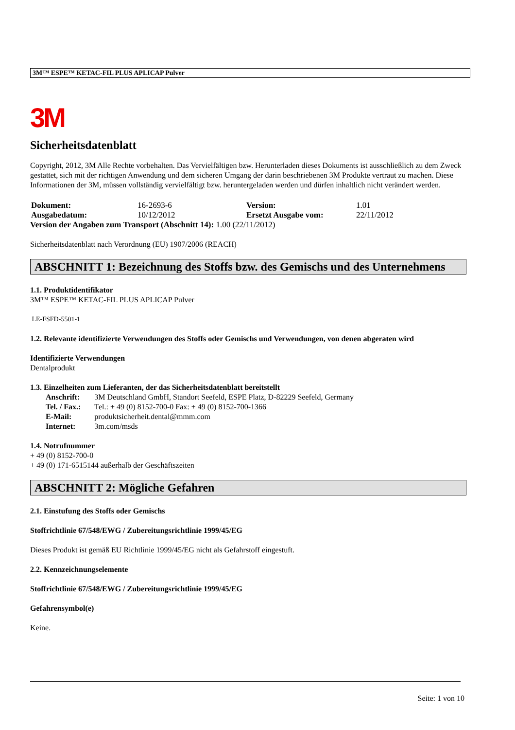3M™ ESPE™ KETAC-FIL PLUS APLICAP Pulver
3M
Sicherheitsdatenblatt
Copyright, 2012, 3M Alle Rechte vorbehalten. Das Vervielfältigen bzw. Herunterladen dieses Dokuments ist ausschließlich zu dem Zweck gestattet, sich mit der richtigen Anwendung und dem sicheren Umgang der darin beschriebenen 3M Produkte vertraut zu machen. Diese Informationen der 3M, müssen vollständig vervielfältigt bzw. heruntergeladen werden und dürfen inhaltlich nicht verändert werden.
| Dokument: | 16-2693-6 | Version: | 1.01 |
| Ausgabedatum: | 10/12/2012 | Ersetzt Ausgabe vom: | 22/11/2012 |
Version der Angaben zum Transport (Abschnitt 14): 1.00 (22/11/2012)
Sicherheitsdatenblatt nach Verordnung (EU) 1907/2006 (REACH)
ABSCHNITT 1: Bezeichnung des Stoffs bzw. des Gemischs und des Unternehmens
1.1. Produktidentifikator
3M™ ESPE™ KETAC-FIL PLUS APLICAP Pulver
LE-FSFD-5501-1
1.2. Relevante identifizierte Verwendungen des Stoffs oder Gemischs und Verwendungen, von denen abgeraten wird
Identifizierte Verwendungen
Dentalprodukt
1.3. Einzelheiten zum Lieferanten, der das Sicherheitsdatenblatt bereitstellt
| Anschrift: | 3M Deutschland GmbH, Standort Seefeld, ESPE Platz, D-82229 Seefeld, Germany |
| Tel. / Fax.: | Tel.: + 49 (0) 8152-700-0 Fax: + 49 (0) 8152-700-1366 |
| E-Mail: | produktsicherheit.dental@mmm.com |
| Internet: | 3m.com/msds |
1.4. Notrufnummer
+ 49 (0) 8152-700-0
+ 49 (0) 171-6515144 außerhalb der Geschäftszeiten
ABSCHNITT 2: Mögliche Gefahren
2.1. Einstufung des Stoffs oder Gemischs
Stoffrichtlinie 67/548/EWG / Zubereitungsrichtlinie 1999/45/EG
Dieses Produkt ist gemäß EU Richtlinie 1999/45/EG nicht als Gefahrstoff eingestuft.
2.2. Kennzeichnungselemente
Stoffrichtlinie 67/548/EWG / Zubereitungsrichtlinie 1999/45/EG
Gefahrensymbol(e)
Keine.
Seite: 1 von 10